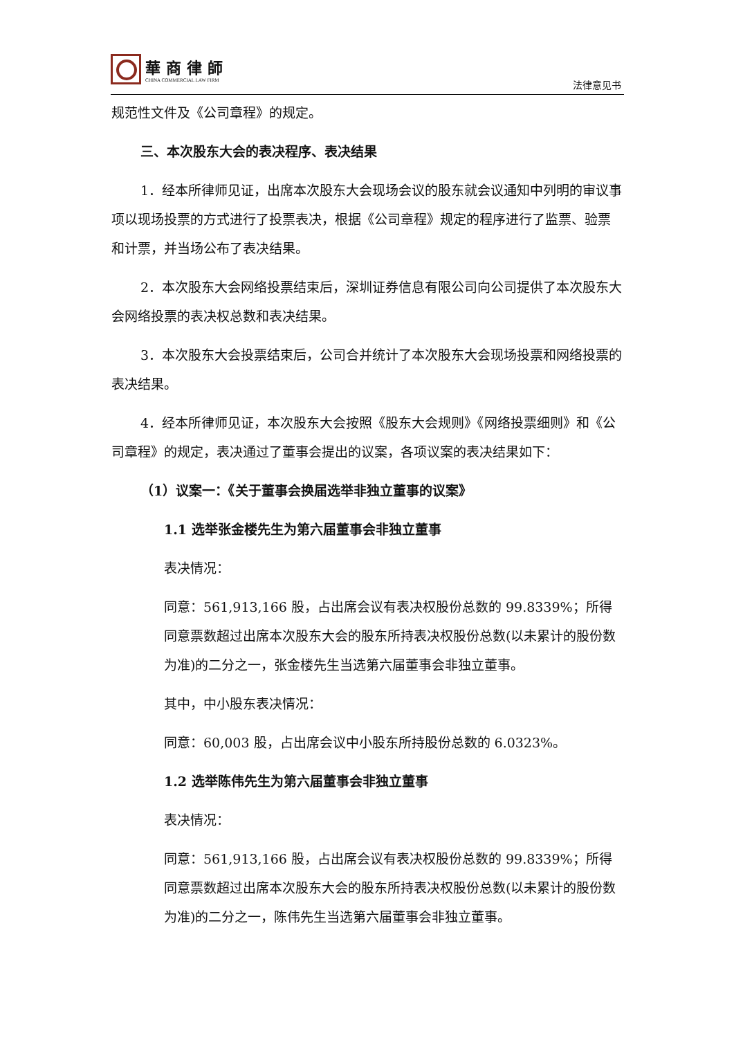華商律師
CHINA COMMERCIAL LAW FIRM
法律意见书
规范性文件及《公司章程》的规定。
三、本次股东大会的表决程序、表决结果
1．经本所律师见证，出席本次股东大会现场会议的股东就会议通知中列明的审议事项以现场投票的方式进行了投票表决，根据《公司章程》规定的程序进行了监票、验票和计票，并当场公布了表决结果。
2．本次股东大会网络投票结束后，深圳证券信息有限公司向公司提供了本次股东大会网络投票的表决权总数和表决结果。
3．本次股东大会投票结束后，公司合并统计了本次股东大会现场投票和网络投票的表决结果。
4．经本所律师见证，本次股东大会按照《股东大会规则》《网络投票细则》和《公司章程》的规定，表决通过了董事会提出的议案，各项议案的表决结果如下：
（1）议案一：《关于董事会换届选举非独立董事的议案》
1.1 选举张金楼先生为第六届董事会非独立董事
表决情况：
同意：561,913,166 股，占出席会议有表决权股份总数的 99.8339%；所得同意票数超过出席本次股东大会的股东所持表决权股份总数(以未累计的股份数为准)的二分之一，张金楼先生当选第六届董事会非独立董事。
其中，中小股东表决情况：
同意：60,003 股，占出席会议中小股东所持股份总数的 6.0323%。
1.2 选举陈伟先生为第六届董事会非独立董事
表决情况：
同意：561,913,166 股，占出席会议有表决权股份总数的 99.8339%；所得同意票数超过出席本次股东大会的股东所持表决权股份总数(以未累计的股份数为准)的二分之一，陈伟先生当选第六届董事会非独立董事。